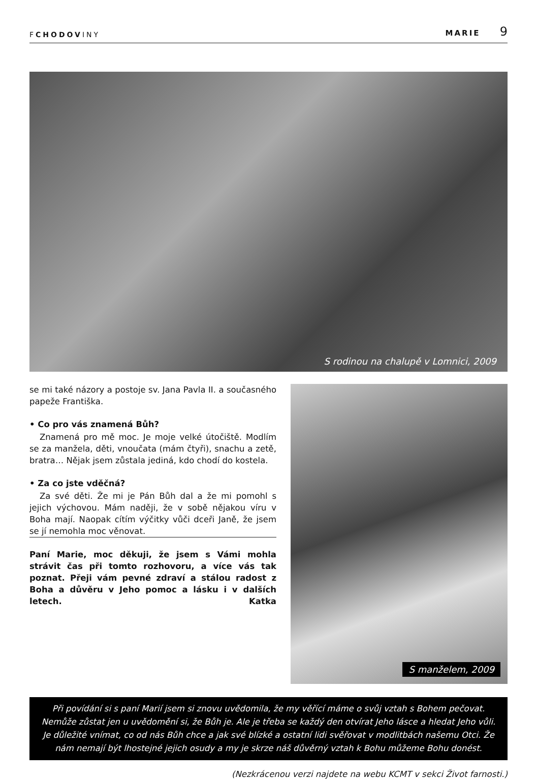FCHODOVINY
MARIE 9
S rodinou na chalupě v Lomnici, 2009
se mi také názory a postoje sv. Jana Pavla II. a současného papeže Františka.
• Co pro vás znamená Bůh?
Znamená pro mě moc. Je moje velké útočiště. Modlím se za manžela, děti, vnoučata (mám čtyři), snachu a zetě, bratra… Nějak jsem zůstala jediná, kdo chodí do kostela.
• Za co jste vděčná?
Za své děti. Že mi je Pán Bůh dal a že mi pomohl s jejich výchovou. Mám naději, že v sobě nějakou víru v Boha mají. Naopak cítím výčitky vůči dceři Janě, že jsem se jí nemohla moc věnovat.
Paní Marie, moc děkuji, že jsem s Vámi mohla strávit čas při tomto rozhovoru, a více vás tak poznat. Přeji vám pevné zdraví a stálou radost z Boha a důvěru v Jeho pomoc a lásku i v dalších letech. Katka
S manželem, 2009
Při povídání si s paní Marií jsem si znovu uvědomila, že my věřící máme o svůj vztah s Bohem pečovat. Nemůže zůstat jen u uvědomění si, že Bůh je. Ale je třeba se každý den otvírat Jeho lásce a hledat Jeho vůli. Je důležité vnímat, co od nás Bůh chce a jak své blízké a ostatní lidi svěřovat v modlitbách našemu Otci. Že nám nemají být lhostejné jejich osudy a my je skrze náš důvěrný vztah k Bohu můžeme Bohu donést.
(Nezkrácenou verzi najdete na webu KCMT v sekci Život farnosti.)